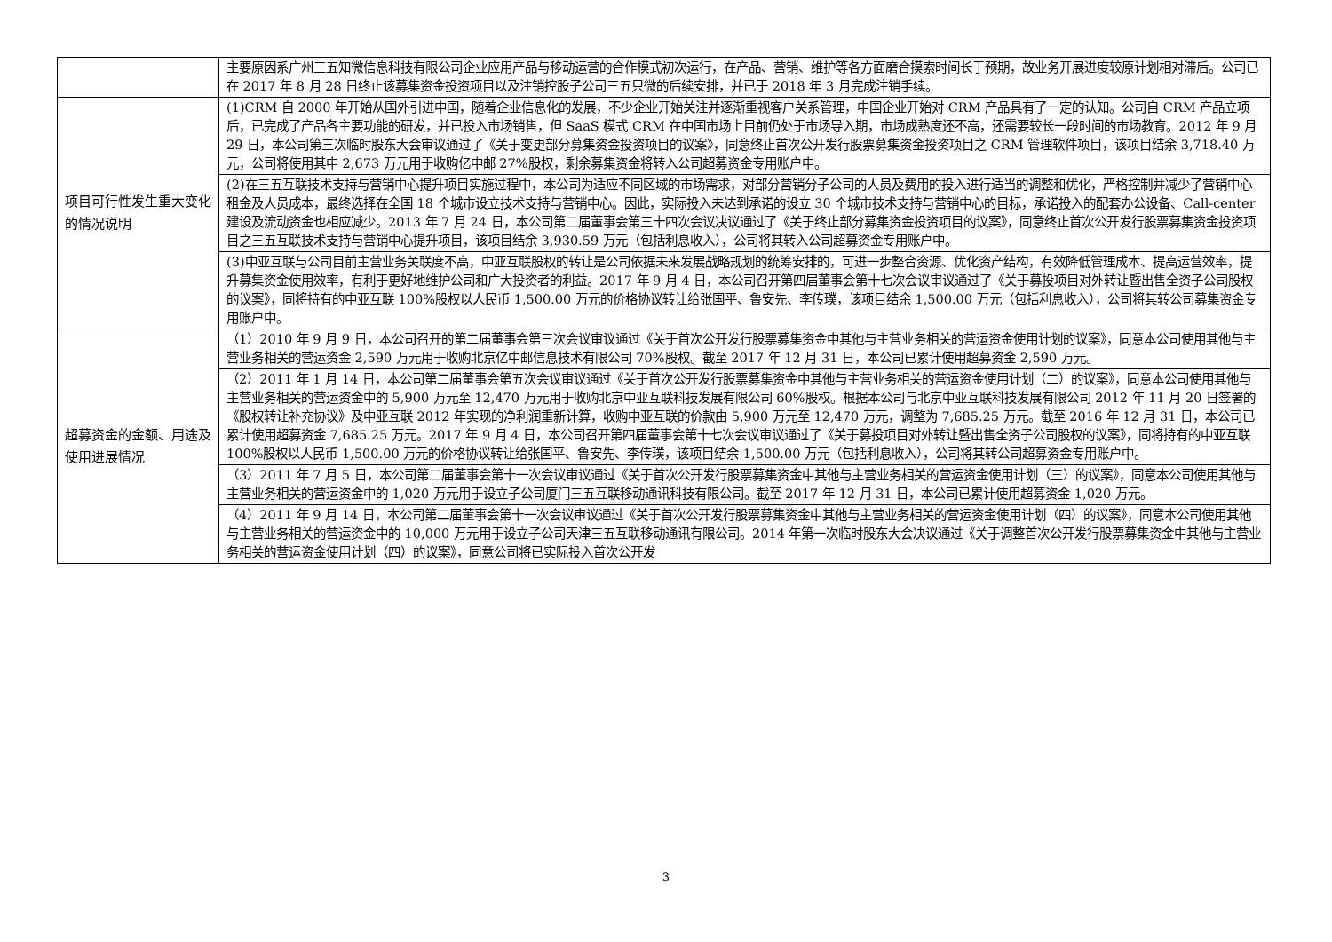| | 主要原因系广州三五知微信息科技有限公司企业应用产品与移动运营的合作模式初次运行，在产品、营销、维护等各方面磨合摸索时间长于预期，故业务开展进度较原计划相对滞后。公司已在 2017 年 8 月 28 日终止该募集资金投资项目以及注销控股子公司三五只微的后续安排，并已于 2018 年 3 月完成注销手续。 |
| 项目可行性发生重大变化的情况说明 | (1)CRM 自 2000 年开始从国外引进中国，随着企业信息化的发展，不少企业开始关注并逐渐重视客户关系管理，中国企业开始对 CRM 产品具有了一定的认知。公司自 CRM 产品立项后，已完成了产品各主要功能的研发，并已投入市场销售，但 SaaS 模式 CRM 在中国市场上目前仍处于市场导入期，市场成熟度还不高，还需要较长一段时间的市场教育。2012 年 9 月 29 日，本公司第三次临时股东大会审议通过了《关于变更部分募集资金投资项目的议案》，同意终止首次公开发行股票募集资金投资项目之 CRM 管理软件项目，该项目结余 3,718.40 万元，公司将使用其中 2,673 万元用于收购亿中邮 27%股权，剩余募集资金将转入公司超募资金专用账户中。 |
| | (2)在三五互联技术支持与营销中心提升项目实施过程中，本公司为适应不同区域的市场需求，对部分营销分子公司的人员及费用的投入进行适当的调整和优化，严格控制并减少了营销中心租金及人员成本，最终选择在全国 18 个城市设立技术支持与营销中心。因此，实际投入未达到承诺的设立 30 个城市技术支持与营销中心的目标，承诺投入的配套办公设备、Call-center 建设及流动资金也相应减少。2013 年 7 月 24 日，本公司第二届董事会第三十四次会议决议通过了《关于终止部分募集资金投资项目的议案》，同意终止首次公开发行股票募集资金投资项目之三五互联技术支持与营销中心提升项目，该项目结余 3,930.59 万元（包括利息收入），公司将其转入公司超募资金专用账户中。 |
| | (3)中亚互联与公司目前主营业务关联度不高，中亚互联股权的转让是公司依据未来发展战略规划的统筹安排的，可进一步整合资源、优化资产结构，有效降低管理成本、提高运营效率，提升募集资金使用效率，有利于更好地维护公司和广大投资者的利益。2017 年 9 月 4 日，本公司召开第四届董事会第十七次会议审议通过了《关于募投项目对外转让暨出售全资子公司股权的议案》，同将持有的中亚互联 100%股权以人民币 1,500.00 万元的价格协议转让给张国平、鲁安先、李传璞，该项目结余 1,500.00 万元（包括利息收入），公司将其转公司募集资金专用账户中。 |
| 超募资金的金额、用途及使用进展情况 | （1）2010 年 9 月 9 日，本公司召开的第二届董事会第三次会议审议通过《关于首次公开发行股票募集资金中其他与主营业务相关的营运资金使用计划的议案》，同意本公司使用其他与主营业务相关的营运资金 2,590 万元用于收购北京亿中邮信息技术有限公司 70%股权。截至 2017 年 12 月 31 日，本公司已累计使用超募资金 2,590 万元。 |
| | （2）2011 年 1 月 14 日，本公司第二届董事会第五次会议审议通过《关于首次公开发行股票募集资金中其他与主营业务相关的营运资金使用计划（二）的议案》，同意本公司使用其他与主营业务相关的营运资金中的 5,900 万元至 12,470 万元用于收购北京中亚互联科技发展有限公司 60%股权。根据本公司与北京中亚互联科技发展有限公司 2012 年 11 月 20 日签署的《股权转让补充协议》及中亚互联 2012 年实现的净利润重新计算，收购中亚互联的价款由 5,900 万元至 12,470 万元，调整为 7,685.25 万元。截至 2016 年 12 月 31 日，本公司已累计使用超募资金 7,685.25 万元。2017 年 9 月 4 日，本公司召开第四届董事会第十七次会议审议通过了《关于募投项目对外转让暨出售全资子公司股权的议案》，同将持有的中亚互联 100%股权以人民币 1,500.00 万元的价格协议转让给张国平、鲁安先、李传璞，该项目结余 1,500.00 万元（包括利息收入），公司将其转公司超募资金专用账户中。 |
| | （3）2011 年 7 月 5 日，本公司第二届董事会第十一次会议审议通过《关于首次公开发行股票募集资金中其他与主营业务相关的营运资金使用计划（三）的议案》，同意本公司使用其他与主营业务相关的营运资金中的 1,020 万元用于设立子公司厦门三五互联移动通讯科技有限公司。截至 2017 年 12 月 31 日，本公司已累计使用超募资金 1,020 万元。 |
| | （4）2011 年 9 月 14 日，本公司第二届董事会第十一次会议审议通过《关于首次公开发行股票募集资金中其他与主营业务相关的营运资金使用计划（四）的议案》，同意本公司使用其他与主营业务相关的营运资金中的 10,000 万元用于设立子公司天津三五互联移动通讯有限公司。2014 年第一次临时股东大会决议通过《关于调整首次公开发行股票募集资金中其他与主营业务相关的营运资金使用计划（四）的议案》，同意公司将已实际投入首次公开发 |
3